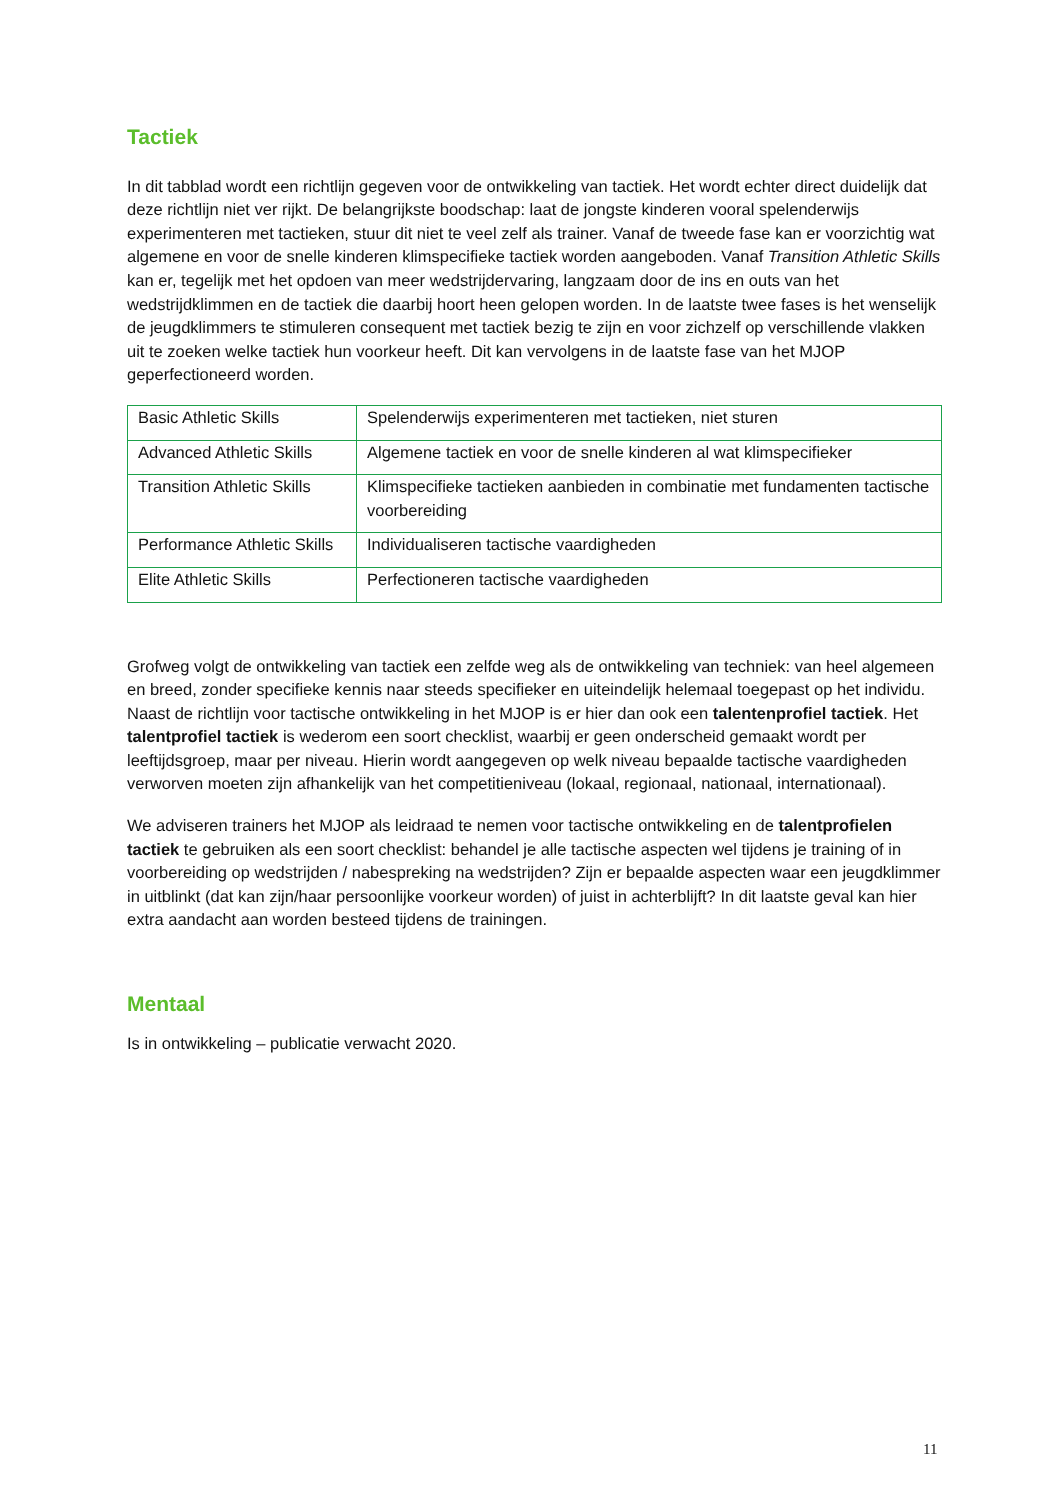Tactiek
In dit tabblad wordt een richtlijn gegeven voor de ontwikkeling van tactiek. Het wordt echter direct duidelijk dat deze richtlijn niet ver rijkt. De belangrijkste boodschap: laat de jongste kinderen vooral spelenderwijs experimenteren met tactieken, stuur dit niet te veel zelf als trainer. Vanaf de tweede fase kan er voorzichtig wat algemene en voor de snelle kinderen klimspecifieke tactiek worden aangeboden. Vanaf Transition Athletic Skills kan er, tegelijk met het opdoen van meer wedstrijdervaring, langzaam door de ins en outs van het wedstrijdklimmen en de tactiek die daarbij hoort heen gelopen worden. In de laatste twee fases is het wenselijk de jeugdklimmers te stimuleren consequent met tactiek bezig te zijn en voor zichzelf op verschillende vlakken uit te zoeken welke tactiek hun voorkeur heeft. Dit kan vervolgens in de laatste fase van het MJOP geperfectioneerd worden.
| Basic Athletic Skills | Spelenderwijs experimenteren met tactieken, niet sturen |
| Advanced Athletic Skills | Algemene tactiek en voor de snelle kinderen al wat klimspecifieker |
| Transition Athletic Skills | Klimspecifieke tactieken aanbieden in combinatie met fundamenten tactische voorbereiding |
| Performance Athletic Skills | Individualiseren tactische vaardigheden |
| Elite Athletic Skills | Perfectioneren tactische vaardigheden |
Grofweg volgt de ontwikkeling van tactiek een zelfde weg als de ontwikkeling van techniek: van heel algemeen en breed, zonder specifieke kennis naar steeds specifieker en uiteindelijk helemaal toegepast op het individu. Naast de richtlijn voor tactische ontwikkeling in het MJOP is er hier dan ook een talentenprofiel tactiek. Het talentprofiel tactiek is wederom een soort checklist, waarbij er geen onderscheid gemaakt wordt per leeftijdsgroep, maar per niveau. Hierin wordt aangegeven op welk niveau bepaalde tactische vaardigheden verworven moeten zijn afhankelijk van het competitieniveau (lokaal, regionaal, nationaal, internationaal).
We adviseren trainers het MJOP als leidraad te nemen voor tactische ontwikkeling en de talentprofielen tactiek te gebruiken als een soort checklist: behandel je alle tactische aspecten wel tijdens je training of in voorbereiding op wedstrijden / nabespreking na wedstrijden? Zijn er bepaalde aspecten waar een jeugdklimmer in uitblinkt (dat kan zijn/haar persoonlijke voorkeur worden) of juist in achterblijft? In dit laatste geval kan hier extra aandacht aan worden besteed tijdens de trainingen.
Mentaal
Is in ontwikkeling – publicatie verwacht 2020.
11